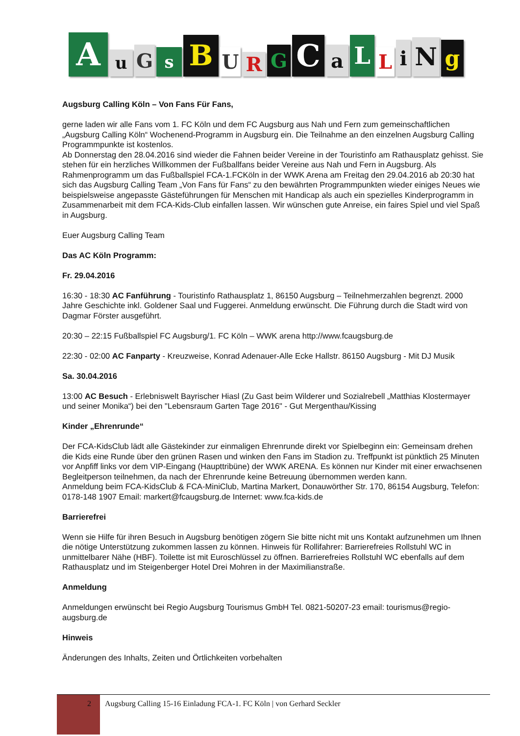A u G s B U R G C a L L i N g
Augsburg Calling Köln – Von Fans Für Fans,
gerne laden wir alle Fans vom 1. FC Köln und dem FC Augsburg aus Nah und Fern zum gemeinschaftlichen „Augsburg Calling Köln“ Wochenend-Programm in Augsburg ein. Die Teilnahme an den einzelnen Augsburg Calling Programmpunkte ist kostenlos.
Ab Donnerstag den 28.04.2016 sind wieder die Fahnen beider Vereine in der Touristinfo am Rathausplatz gehisst. Sie stehen für ein herzliches Willkommen der Fußballfans beider Vereine aus Nah und Fern in Augsburg. Als Rahmenprogramm um das Fußballspiel FCA-1.FCKöln in der WWK Arena am Freitag den 29.04.2016 ab 20:30 hat sich das Augsburg Calling Team „Von Fans für Fans“ zu den bewährten Programmpunkten wieder einiges Neues wie beispielsweise angepasste Gästeführungen für Menschen mit Handicap als auch ein spezielles Kinderprogramm in Zusammenarbeit mit dem FCA-Kids-Club einfallen lassen. Wir wünschen gute Anreise, ein faires Spiel und viel Spaß in Augsburg.
Euer Augsburg Calling Team
Das AC Köln Programm:
Fr. 29.04.2016
16:30 - 18:30 AC Fanführung - Touristinfo Rathausplatz 1, 86150 Augsburg – Teilnehmerzahlen begrenzt. 2000 Jahre Geschichte inkl. Goldener Saal und Fuggerei. Anmeldung erwünscht. Die Führung durch die Stadt wird von Dagmar Förster ausgeführt.
20:30 – 22:15 Fußballspiel FC Augsburg/1. FC Köln – WWK arena http://www.fcaugsburg.de
22:30 - 02:00 AC Fanparty - Kreuzweise, Konrad Adenauer-Alle Ecke Hallstr. 86150 Augsburg - Mit DJ Musik
Sa. 30.04.2016
13:00 AC Besuch - Erlebniswelt Bayrischer Hiasl (Zu Gast beim Wilderer und Sozialrebell „Matthias Klostermayer und seiner Monika“) bei den "Lebensraum Garten Tage 2016" - Gut Mergenthau/Kissing
Kinder „Ehrenrunde“
Der FCA-KidsClub lädt alle Gästekinder zur einmaligen Ehrenrunde direkt vor Spielbeginn ein: Gemeinsam drehen die Kids eine Runde über den grünen Rasen und winken den Fans im Stadion zu. Treffpunkt ist pünktlich 25 Minuten vor Anpfiff links vor dem VIP-Eingang (Haupttribüne) der WWK ARENA. Es können nur Kinder mit einer erwachsenen Begleitperson teilnehmen, da nach der Ehrenrunde keine Betreuung übernommen werden kann.
Anmeldung beim FCA-KidsClub & FCA-MiniClub, Martina Markert, Donauwörther Str. 170, 86154 Augsburg, Telefon: 0178-148 1907 Email: markert@fcaugsburg.de Internet: www.fca-kids.de
Barrierefrei
Wenn sie Hilfe für ihren Besuch in Augsburg benötigen zögern Sie bitte nicht mit uns Kontakt aufzunehmen um Ihnen die nötige Unterstützung zukommen lassen zu können. Hinweis für Rollifahrer: Barrierefreies Rollstuhl WC in unmittelbarer Nähe (HBF). Toilette ist mit Euroschlüssel zu öffnen. Barrierefreies Rollstuhl WC ebenfalls auf dem Rathausplatz und im Steigenberger Hotel Drei Mohren in der Maximilianstraße.
Anmeldung
Anmeldungen erwünscht bei Regio Augsburg Tourismus GmbH Tel. 0821-50207-23 email: tourismus@regio-augsburg.de
Hinweis
Änderungen des Inhalts, Zeiten und Örtlichkeiten vorbehalten
2
Augsburg Calling 15-16 Einladung FCA-1. FC Köln | von Gerhard Seckler